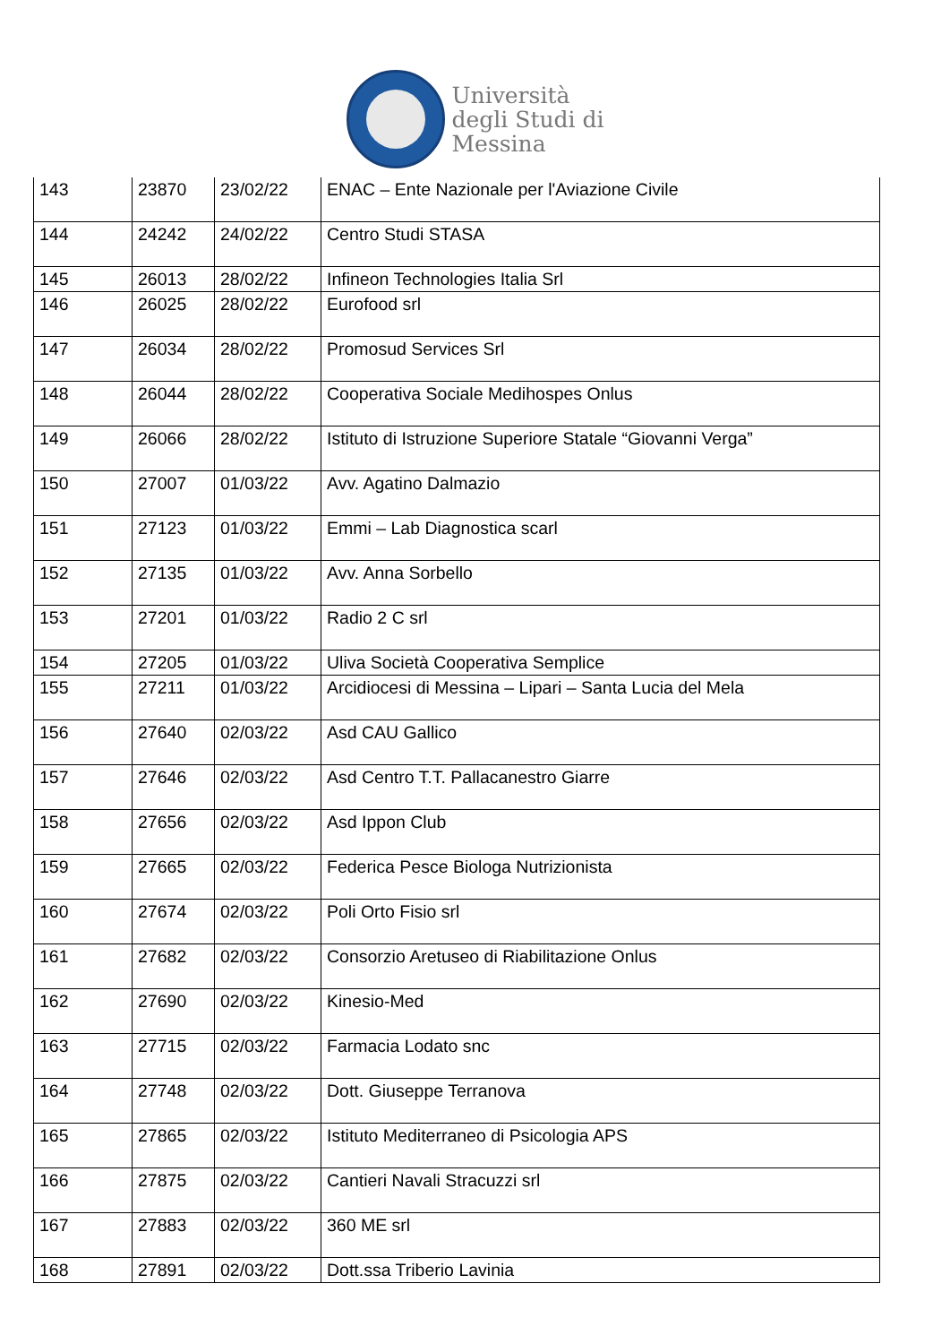Università
degli Studi di
Messina
| 143 | 23870 | 23/02/22 | ENAC – Ente Nazionale per l'Aviazione Civile |
| 144 | 24242 | 24/02/22 | Centro Studi STASA |
| 145 | 26013 | 28/02/22 | Infineon Technologies Italia Srl |
| 146 | 26025 | 28/02/22 | Eurofood srl |
| 147 | 26034 | 28/02/22 | Promosud Services Srl |
| 148 | 26044 | 28/02/22 | Cooperativa Sociale Medihospes Onlus |
| 149 | 26066 | 28/02/22 | Istituto di Istruzione Superiore Statale “Giovanni Verga” |
| 150 | 27007 | 01/03/22 | Avv. Agatino Dalmazio |
| 151 | 27123 | 01/03/22 | Emmi – Lab Diagnostica scarl |
| 152 | 27135 | 01/03/22 | Avv. Anna Sorbello |
| 153 | 27201 | 01/03/22 | Radio 2 C srl |
| 154 | 27205 | 01/03/22 | Uliva Società Cooperativa Semplice |
| 155 | 27211 | 01/03/22 | Arcidiocesi di Messina – Lipari – Santa Lucia del Mela |
| 156 | 27640 | 02/03/22 | Asd CAU Gallico |
| 157 | 27646 | 02/03/22 | Asd Centro T.T. Pallacanestro Giarre |
| 158 | 27656 | 02/03/22 | Asd Ippon Club |
| 159 | 27665 | 02/03/22 | Federica Pesce Biologa Nutrizionista |
| 160 | 27674 | 02/03/22 | Poli Orto Fisio srl |
| 161 | 27682 | 02/03/22 | Consorzio Aretuseo di Riabilitazione Onlus |
| 162 | 27690 | 02/03/22 | Kinesio-Med |
| 163 | 27715 | 02/03/22 | Farmacia Lodato snc |
| 164 | 27748 | 02/03/22 | Dott. Giuseppe Terranova |
| 165 | 27865 | 02/03/22 | Istituto Mediterraneo di Psicologia APS |
| 166 | 27875 | 02/03/22 | Cantieri Navali Stracuzzi srl |
| 167 | 27883 | 02/03/22 | 360 ME srl |
| 168 | 27891 | 02/03/22 | Dott.ssa Triberio Lavinia |